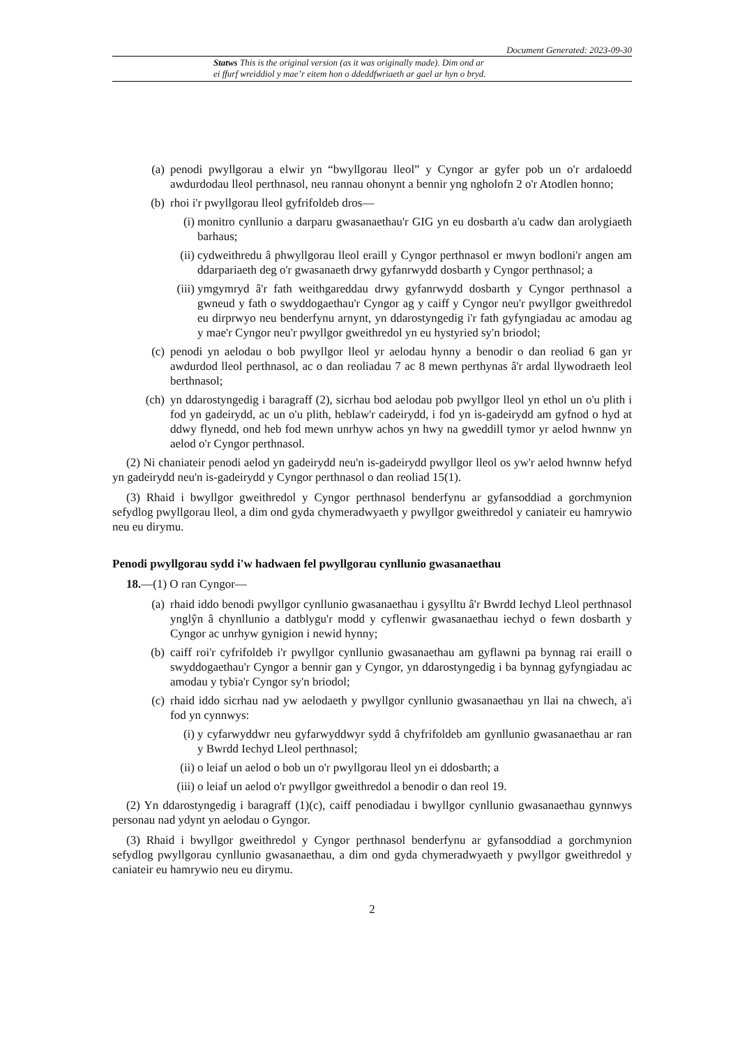Document Generated: 2023-09-30
Statws This is the original version (as it was originally made). Dim ond ar
ei ffurf wreiddiol y mae’r eitem hon o ddeddfwriaeth ar gael ar hyn o bryd.
(a) penodi pwyllgorau a elwir yn “bwyllgorau lleol” y Cyngor ar gyfer pob un o'r ardaloedd awdurdodau lleol perthnasol, neu rannau ohonynt a bennir yng ngholofn 2 o'r Atodlen honno;
(b) rhoi i'r pwyllgorau lleol gyfrifoldeb dros—
(i) monitro cynllunio a darparu gwasanaethau'r GIG yn eu dosbarth a'u cadw dan arolygiaeth barhaus;
(ii) cydweithredu â phwyllgorau lleol eraill y Cyngor perthnasol er mwyn bodloni'r angen am ddarpariaeth deg o'r gwasanaeth drwy gyfanrwydd dosbarth y Cyngor perthnasol; a
(iii) ymgymryd â'r fath weithgareddau drwy gyfanrwydd dosbarth y Cyngor perthnasol a gwneud y fath o swyddogaethau'r Cyngor ag y caiff y Cyngor neu'r pwyllgor gweithredol eu dirprwyo neu benderfynu arnynt, yn ddarostyngedig i'r fath gyfyngiadau ac amodau ag y mae'r Cyngor neu'r pwyllgor gweithredol yn eu hystyried sy'n briodol;
(c) penodi yn aelodau o bob pwyllgor lleol yr aelodau hynny a benodir o dan reoliad 6 gan yr awdurdod lleol perthnasol, ac o dan reoliadau 7 ac 8 mewn perthynas â'r ardal llywodraeth leol berthnasol;
(ch) yn ddarostyngedig i baragraff (2), sicrhau bod aelodau pob pwyllgor lleol yn ethol un o'u plith i fod yn gadeirydd, ac un o'u plith, heblaw'r cadeirydd, i fod yn is-gadeirydd am gyfnod o hyd at ddwy flynedd, ond heb fod mewn unrhyw achos yn hwy na gweddill tymor yr aelod hwnnw yn aelod o'r Cyngor perthnasol.
(2) Ni chaniateir penodi aelod yn gadeirydd neu'n is-gadeirydd pwyllgor lleol os yw'r aelod hwnnw hefyd yn gadeirydd neu'n is-gadeirydd y Cyngor perthnasol o dan reoliad 15(1).
(3) Rhaid i bwyllgor gweithredol y Cyngor perthnasol benderfynu ar gyfansoddiad a gorchmynion sefydlog pwyllgorau lleol, a dim ond gyda chymeradwyaeth y pwyllgor gweithredol y caniateir eu hamrywio neu eu dirymu.
Penodi pwyllgorau sydd i'w hadwaen fel pwyllgorau cynllunio gwasanaethau
18.—(1) O ran Cyngor—
(a) rhaid iddo benodi pwyllgor cynllunio gwasanaethau i gysylltu â'r Bwrdd Iechyd Lleol perthnasol ynglŷn â chynllunio a datblygu'r modd y cyflenwir gwasanaethau iechyd o fewn dosbarth y Cyngor ac unrhyw gynigion i newid hynny;
(b) caiff roi'r cyfrifoldeb i'r pwyllgor cynllunio gwasanaethau am gyflawni pa bynnag rai eraill o swyddogaethau'r Cyngor a bennir gan y Cyngor, yn ddarostyngedig i ba bynnag gyfyngiadau ac amodau y tybia'r Cyngor sy'n briodol;
(c) rhaid iddo sicrhau nad yw aelodaeth y pwyllgor cynllunio gwasanaethau yn llai na chwech, a'i fod yn cynnwys:
(i) y cyfarwyddwr neu gyfarwyddwyr sydd â chyfrifoldeb am gynllunio gwasanaethau ar ran y Bwrdd Iechyd Lleol perthnasol;
(ii) o leiaf un aelod o bob un o'r pwyllgorau lleol yn ei ddosbarth; a
(iii) o leiaf un aelod o'r pwyllgor gweithredol a benodir o dan reol 19.
(2) Yn ddarostyngedig i baragraff (1)(c), caiff penodiadau i bwyllgor cynllunio gwasanaethau gynnwys personau nad ydynt yn aelodau o Gyngor.
(3) Rhaid i bwyllgor gweithredol y Cyngor perthnasol benderfynu ar gyfansoddiad a gorchmynion sefydlog pwyllgorau cynllunio gwasanaethau, a dim ond gyda chymeradwyaeth y pwyllgor gweithredol y caniateir eu hamrywio neu eu dirymu.
2